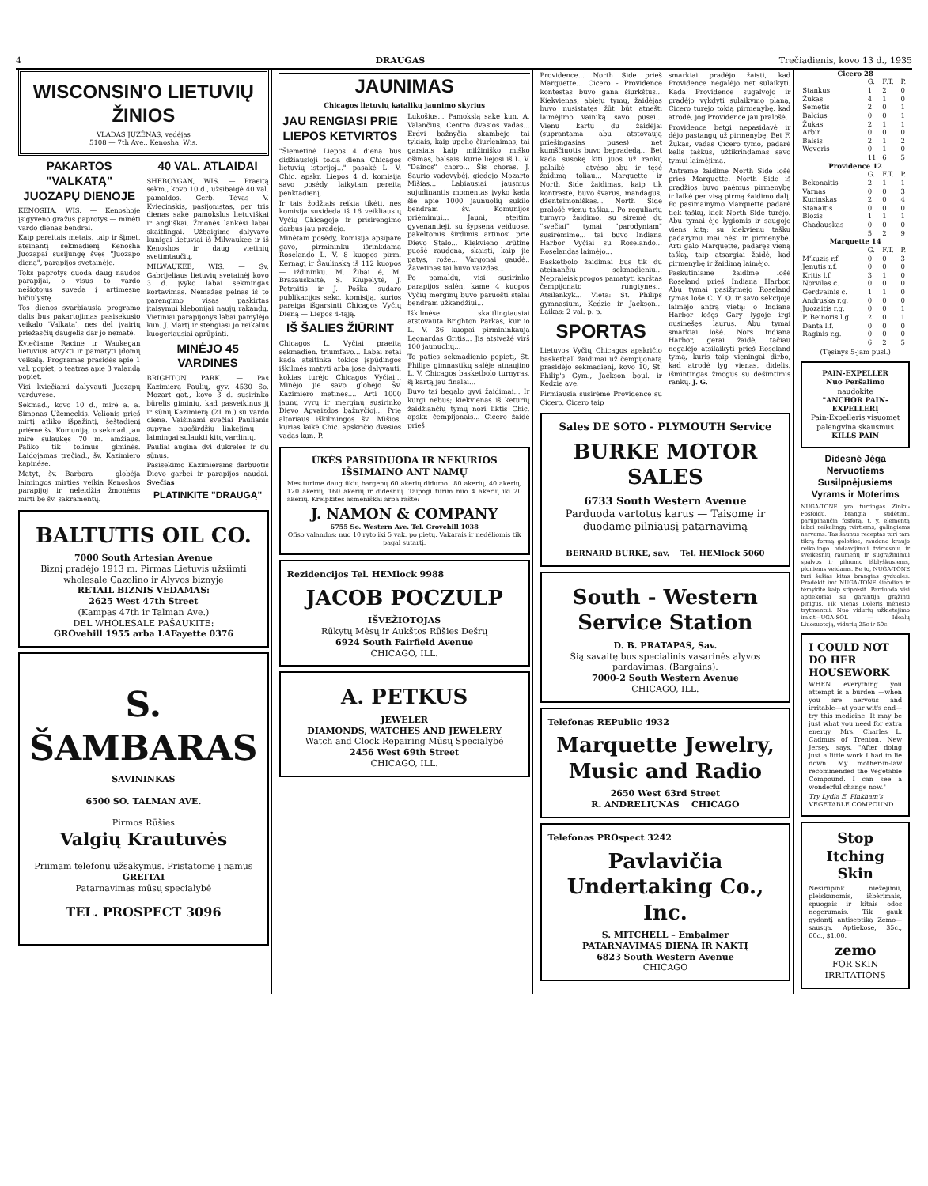4 DRAUGAS Trečiadienis, kovo 13 d., 1935
WISCONSIN'O LIETUVIŲ ŽINIOS
VLADAS JUZĖNAS, vedėjas
5108 — 7th Ave., Kenosha, Wis.
PAKARTOS "VALKATĄ" JUOZAPŲ DIENOJE
KENOSHA, WIS. — Kenoshoje įsigyveno gražus paprotys — minėti vardo dienas bendrai.
Kaip pereitais metais, taip ir šįmet, ateinantį sekmadienį Kenosha Juozapai susijungę švęs "Juozapo dieną", parapijos svetainėje.
Toks paprotys duoda daug naudos parapijai, o visus to vardo nešiotojus suveda į artimesnę bičiulystę.
Tos dienos svarbiausia programo dalis bus pakartojimas pasisekusio veikalo 'Valkata', nes del įvairių priežasčių daugelis dar jo nematė.
Kviečiame Racine ir Waukegan lietuvius atvykti ir pamatyti įdomų veikalą. Programas prasidės apie 1 val. popiet, o teatras apie 3 valandą popiet.
Visi kviečiami dalyvauti Juozapų varduvėse.
Sekmad., kovo 10 d., mirė a. a. Simonas Užemeckis. Velionis prieš mirtį atliko išpažintį, šeštadienį priėmė šv. Komuniją, o sekmad. jau mirė sulaukęs 70 m. amžiaus. Paliko tik tolimus giminės. Laidojamas trečiad., šv. Kazimiero kapinėse.
Matyt, šv. Barbora — globėja laimingos mirties veikia Kenoshos parapijoj ir neleidžia žmonėms mirti be šv. sakramentų.
40 VAL. ATLAIDAI
SHEBOYGAN, WIS. — Praeitą sekm., kovo 10 d., užsibaigė 40 val. pamaldos. Gerb. Tėvas V. Kviecinskis, pasijonistas, per tris dienas sakė pamokslus lietuviškai ir angliškai. Žmonės lankėsi labai skaitlingai. Užbaigime dalyvavo kunigai lietuviai iš Milwaukee ir iš Kenoshos ir daug vietinių svetimtaučių.
MILWAUKEE, WIS. — Šv. Gabrijeliaus lietuvių svetainėj kovo 3 d. įvyko labai sekmingas kortavimas. Nemažas pelnas iš to parengimo visas paskirtas įtaisymui klebonijai naujų rakandų. Vietiniai parapijonys labai pamylėjo kun. J. Martį ir stengiasi jo reikalus kuogeriausiai aprūpinti.
MINĖJO 45 VARDINES
BRIGHTON PARK. — Pas Kazimierą Paulių, gyv. 4530 So. Mozart gat., kovo 3 d. susirinko būrelis giminių, kad pasveikinus jį ir sūnų Kazimierą (21 m.) su vardo diena. Vaišinami svečiai Paulianis supynė nuoširdžių linkėjimų — laimingai sulaukti kitų vardinių.
Pauliai augina dvi dukreles ir du sūnus.
Pasisekimo Kazimierams darbuotis Dievo garbei ir parapijos naudai. Svečias
PLATINKITE "DRAUGĄ"
BALTUTIS OIL CO.
7000 South Artesian Avenue
Biznį pradėjo 1913 m. Pirmas Lietuvis užsiimti wholesale Gazolino ir Alyvos biznyje
RETAIL BIZNIS VEDAMAS:
2625 West 47th Street
(Kampas 47th ir Talman Ave.)
DEL WHOLESALE PAŠAUKITE:
GROvehill 1955 arba LAFayette 0376
S. ŠAMBARAS
SAVININKAS
6500 SO. TALMAN AVE.
Pirmos Rūšies
Valgių Krautuvės
Priimam telefonu užsakymus. Pristatome į namus
GREITAI
Patarnavimas mūsų specialybė
TEL. PROSPECT 3096
JAUNIMAS
Chicagos lietuvių katalikų jaunimo skyrius
JAU RENGIASI PRIE LIEPOS KETVIRTOS
"Šiemetinė Liepos 4 diena bus didžiausioji tokia diena Chicagos lietuvių istorijoj..." pasakė L. V. Chic. apskr. Liepos 4 d. komisija savo posėdy, laikytam pereitą penktadienį.
Ir tais žodžiais reikia tikėti, nes komisija susideda iš 16 veikliausių Vyčių Chicagoje ir prisirengimo darbus jau pradėjo.
Minėtam posėdy, komisija apsipare gavo, pirmininku išrinkdama Roselando L. V. 8 kuopos pirm. Kernagį ir Šaulinską iš 112 kuopos — iždininku. M. Žibai ė, M. Brazauskaitė, S. Kiupelytė, J. Petraitis ir J. Poška sudaro publikacijos sekc. komisiją, kurios pareiga išgarsinti Chicagos Vyčių Dieną — Liepos 4-tąją.
IŠ ŠALIES ŽIŪRINT
Chicagos L. Vyčiai praeitą sekmadien. triumfavo... Labai retai kada atsitinka tokios įspūdingos iškilmės matyti arba jose dalyvauti, kokias turėjo Chicagos Vyčiai... Minėjo jie savo globėjo Šv. Kazimiero metines.... Arti 1000 jaunų vyrų ir merginų susirinko Dievo Apvaizdos bažnyčioj... Prie altoriaus iškilmingos šv. Mišios, kurias laikė Chic. apskričio dvasios vadas kun. P.
Lukošius... Pamokslą sakė kun. A. Valančius, Centro dvasios vadas... Erdvi bažnyčia skambėjo tai tykiais, kaip upelio čiurlenimas, tai garsiais kaip milžiniško miško ošimas, balsais, kurie liejosi iš L. V. "Dainos" choro... Šis choras, J. Saurio vadovybėj, giedojo Mozarto Mišias... Labiausiai jausmus sujudinantis momentas įvyko kada šie apie 1000 jaunuolių sukilo bendram šv. Komunijos priėmimui... Jauni, ateitim gyvenantieji, su šypsena veiduose, pakeltomis širdimis artinosi prie Dievo Stalo... Kiekvieno krūtinę puošė raudona, skaisti, kaip jie patys, rožė... Vargonai gaudė.. Žavėtinas tai buvo vaizdas...
Po pamaldų, visi susirinko parapijos salėn, kame 4 kuopos Vyčių merginų buvo paruošti stalai bendram užkandžiui...
Iškilmėse skaitlingiausiai atstovauta Brighton Parkas, kur io L. V. 36 kuopai pirmininkauja Leonardas Gritis... Jis atsivežė virš 100 jaunuolių...
To paties sekmadienio popietį, St. Philips gimnastikų salėje atnaujino L. V. Chicagos basketbolo turnyras, šį kartą jau finalai...
Buvo tai begalo gyvi žaidimai... Ir kurgi nebus; kiekvienas iš keturių žaidžiančių tymų nori liktis Chic. apskr. čempijonais... Cicero žaidė prieš
ŪKĖS PARSIDUODA IR NEKURIOS IŠSIMAINO ANT NAMŲ
Mes turime daug ūkių bargenų 60 akerių didumo...80 akerių, 40 akerių, 120 akerių, 160 akerių ir didesnių. Taipogi turim nuo 4 akerių iki 20 akerių. Kreipkitės asmeniškai arba rašte:
J. NAMON & COMPANY
6755 So. Western Ave. Tel. Grovehill 1038
Ofiso valandos: nuo 10 ryto iki 5 vak. po pietų. Vakarais ir nedėliomis tik pagal sutartį.
Rezidencijos Tel. HEMlock 9988
JACOB POCZULP
IŠVEŽIOTOJAS
Rūkytų Mėsų ir Aukštos Rūšies Dešrų
6924 South Fairfield Avenue
CHICAGO, ILL.
A. PETKUS
JEWELER
DIAMONDS, WATCHES AND JEWELERY
Watch and Clock Repairing Mūsų Specialybė
2456 West 69th Street
CHICAGO, ILL.
Providence... North Side prieš Marquette... Cicero - Providence kontestas buvo gana šiurkštus... Kiekvienas, abiejų tymų, žaidėjas buvo nusistatęs žūt būt atnešti laimėjimo vainiką savo pusei... Vienu kartu du žaidėjai (suprantama abu atstovaują priešingasias puses) net kumščiuotis buvo bepradedą... Bet kada susokę kiti juos už rankų palaikė — atvėso abu ir tęsė žaidimą toliau... Marquette ir North Side žaidimas, kaip tik kontraste, buvo švarus, mandagus, dženteimoniškas... North Side pralošė vienu tašku... Po reguliarių turnyro žaidimo, su sirėmė du "svečiai" tymai "parodyniam" susirėmime... tai buvo Indiana Harbor Vyčiai su Roselando... Roselandas laimėjo...
Basketbolo žaidimai bus tik du ateinančiu sekmadieniu... Nepraleisk progos pamatyti karštas čempijonato rungtynes... Atsilankyk... Vieta: St. Philips gymnasium, Kedzie ir Jackson... Laikas: 2 val. p. p.
SPORTAS
Lietuvos Vyčių Chicagos apskričio basketball žaidimai už čempijonatą prasidėjo sekmadienį, kovo 10, St. Philip's Gym., Jackson boul. ir Kedzie ave.
Pirmiausia susirėmė Providence su Cicero. Cicero taip
smarkiai pradėjo žaisti, kad Providence negalėjo net sulaikyti. Kada Providence sugalvojo ir pradėjo vykdyti sulaikymo planą, Cicero turėjo tokią pirmenybę, kad atrodė, jog Providence jau pralošė.
Providence betgi nepasidavė ir dėjo pastangų už pirmenybę. Bet F. Žukas, vadas Cicero tymo, padarė kelis taškus, užtikrindamas savo tymui laimėjimą.
Antrame žaidime North Side lošė prieš Marquette. North Side iš pradžios buvo paėmus pirmenybę ir laikė per visą pirmą žaidimo dalį. Po pasimainymo Marquette padarė tiek taškų, kiek North Side turėjo. Abu tymai ėjo lygiomis ir saugojo viens kitą; su kiekvienu tašku padarymu mai nėsi ir pirmenybė. Arti galo Marquette, padaręs vieną tašką, taip atsargiai žaidė, kad pirmenybę ir žaidimą laimėjo.
Paskutiniame žaidime lošė Roseland prieš Indiana Harbor. Abu tymai pasižymėjo Roseland tymas lošė C. Y. O. ir savo sekcijoje laimėjo antrą vietą; o Indiana Harbor lošęs Gary lygoje irgi nusinešęs laurus. Abu tymai smarkiai lošė. Nors Indiana Harbor, gerai žaidė, tačiau negalėjo atsilaikyti prieš Roseland tymą, kuris taip vieningai dirbo, kad atrodė lyg vienas, didelis, išmintingas žmogus su dešimtimis rankų. J. G.
Sales DE SOTO - PLYMOUTH Service
BURKE MOTOR SALES
6733 South Western Avenue
Parduoda vartotus karus — Taisome ir duodame pilniausį patarnavimą
BERNARD BURKE, sav. Tel. HEMlock 5060
South - Western Service Station
D. B. PRATAPAS, Sav.
Šią savaitę bus specialinis vasarinės alyvos pardavimas. (Bargains).
7000-2 South Western Avenue
CHICAGO, ILL.
Telefonas REPublic 4932
Marquette Jewelry, Music and Radio
2650 West 63rd Street
R. ANDRELIUNAS CHICAGO
Telefonas PROspect 3242
Pavlavičia Undertaking Co., Inc.
S. MITCHELL – Embalmer
PATARNAVIMAS DIENĄ IR NAKTĮ
6823 South Western Avenue
CHICAGO
| Cicero 28 | | | |
| --- | --- | --- | --- |
| | G. | F.T. | P. |
| Stankus | 1 | 2 | 0 |
| Žukas | 4 | 1 | 0 |
| Semetis | 2 | 0 | 1 |
| Balcius | 0 | 0 | 1 |
| Žukas | 2 | 1 | 1 |
| Arbir | 0 | 0 | 0 |
| Balsis | 2 | 1 | 2 |
| Woveris | 0 | 1 | 0 |
| | 11 | 6 | 5 |
| Providence 12 | | | |
| | G. | F.T. | P. |
| Bekonaitis | 2 | 1 | 1 |
| Varnas | 0 | 0 | 3 |
| Kucinskas | 2 | 0 | 4 |
| Stanaitis | 0 | 0 | 0 |
| Blozis | 1 | 1 | 1 |
| Chadauskas | 0 | 0 | 0 |
| | 5 | 2 | 9 |
| Marquette 14 | | | |
| | G. | F.T. | P. |
| M'kuzis r.f. | 0 | 0 | 3 |
| Jenutis r.f. | 0 | 0 | 0 |
| Kritis l.f. | 3 | 1 | 0 |
| Norvilas c. | 0 | 0 | 0 |
| Gerdvainis c. | 1 | 1 | 0 |
| Andruska r.g. | 0 | 0 | 0 |
| Juozaitis r.g. | 0 | 0 | 1 |
| P. Beinoris l.g. | 2 | 0 | 1 |
| Danta l.f. | 0 | 0 | 0 |
| Raginis r.g. | 0 | 0 | 0 |
| | 6 | 2 | 5 |
(Tęsinys 5-jam pusl.)
PAIN-EXPELLER
Nuo Peršalimo
naudokite
"ANCHOR PAIN-EXPELLERĮ
Pain-Expelleris visuomet palengvina skausmus
KILLS PAIN
Didesnė Jėga Nervuotiems Susilpnėjusiems Vyrams ir Moterims
NUGA-TONE yra turtingas Zinku-Fosfoidu, brangia sudėtimi, parūpinančia fosforą, t. y. elementą labai reikalingą tvirtiems, galingiems nervams. Tas šaunus receptas turi tam tikrą formą geležies, raudono kraujo reikalingo būdavojimui tvirtesnių ir sveikesnių raumenų ir sugrąžinimui spalvos ir pilnumo išblyškusiems, ploniems veidams. Be to, NUGA-TONE turi šešias kitas brangias gyduoles. Pradėkit imt NUGA-TONE šiandien ir tėmykite kaip stiprėsit. Parduoda visi aptiekoriai su garantija grąžinti pinigus. Tik Vienas Doleris mėnesio trytmentui. Nuo vidurių užkietėjimo imkit—UGA-SOL — Idealų Liuosuotoją, vidurių 25c ir 50c.
I COULD NOT DO HER HOUSEWORK
WHEN everything you attempt is a burden —when you are nervous and irritable—at your wit's end—try this medicine. It may be just what you need for extra energy. Mrs. Charles L. Cadmus of Trenton, New Jersey, says, "After doing just a little work I had to lie down. My mother-in-law recommended the Vegetable Compound. I can see a wonderful change now."
Try Lydia E. Pinkham's VEGETABLE COMPOUND
Stop Itching Skin
Nesirupink niežėjimu, pleiskanomis, išbėrimais, spuogais ir kitais odos negerumais. Tik gauk gydantį antiseptiką Zemo—sausga. Aptiekose, 35c., 60c., $1.00.
zemo
FOR SKIN IRRITATIONS